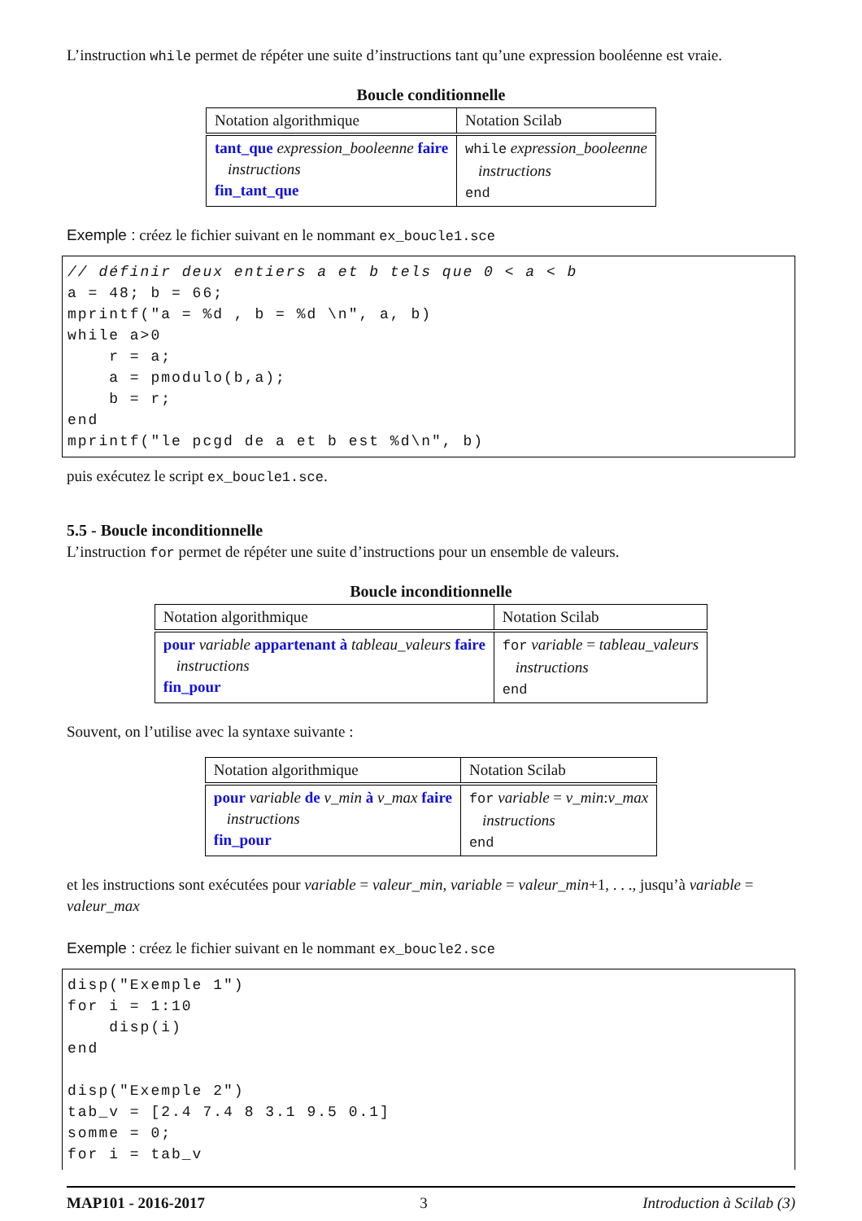L’instruction while permet de répéter une suite d’instructions tant qu’une expression booléenne est vraie.
Boucle conditionnelle
| Notation algorithmique | Notation Scilab |
| tant_que expression_booleenne faire instructions fin_tant_que | while expression_booleenne instructions end |
Exemple : créez le fichier suivant en le nommant ex_boucle1.sce
// définir deux entiers a et b tels que 0 < a < b
a = 48; b = 66;
mprintf("a = %d , b = %d \n", a, b)
while a>0
    r = a;
    a = pmodulo(b,a);
    b = r;
end
mprintf("le pcgd de a et b est %d\n", b)
puis exécutez le script ex_boucle1.sce.
5.5 - Boucle inconditionnelle
L’instruction for permet de répéter une suite d’instructions pour un ensemble de valeurs.
Boucle inconditionnelle
| Notation algorithmique | Notation Scilab |
| pour variable appartenant à tableau_valeurs faire instructions fin_pour | for variable = tableau_valeurs instructions end |
Souvent, on l’utilise avec la syntaxe suivante :
| Notation algorithmique | Notation Scilab |
| pour variable de v_min à v_max faire instructions fin_pour | for variable = v_min : v_max instructions end |
et les instructions sont exécutées pour variable = valeur_min, variable = valeur_min+1, . . ., jusqu’à variable = valeur_max
Exemple : créez le fichier suivant en le nommant ex_boucle2.sce
disp("Exemple 1")
for i = 1:10
    disp(i)
end

disp("Exemple 2")
tab_v = [2.4 7.4 8 3.1 9.5 0.1]
somme = 0;
for i = tab_v
MAP101 - 2016-2017 3 Introduction à Scilab (3)